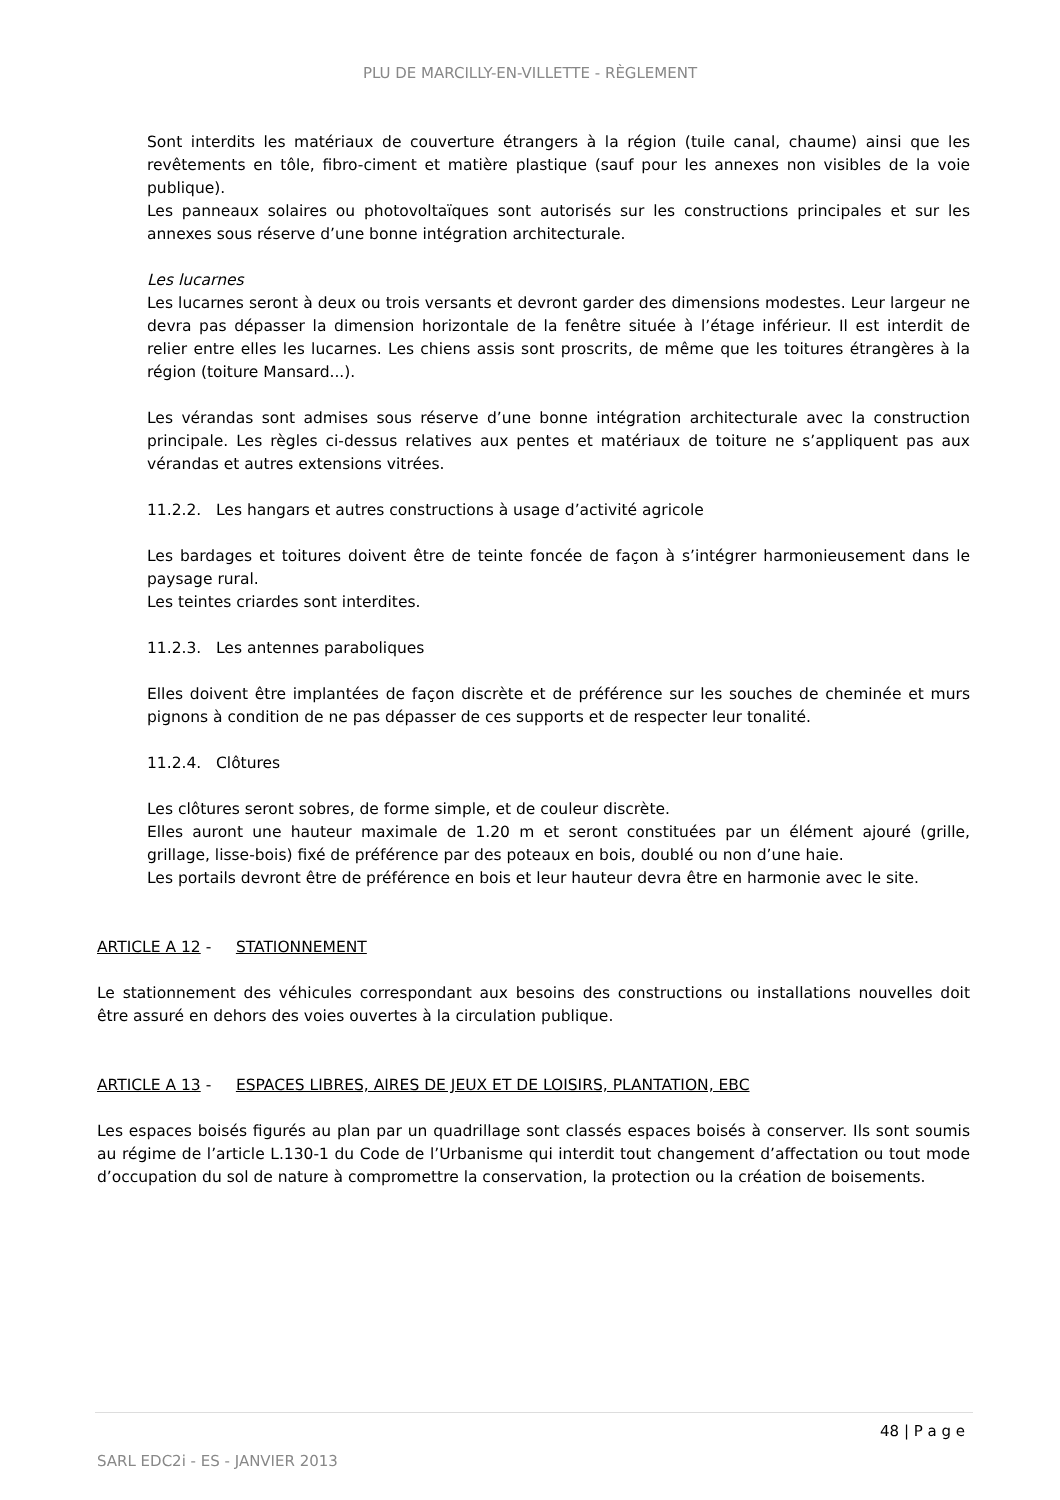PLU DE MARCILLY-EN-VILLETTE - RÈGLEMENT
Sont interdits les matériaux de couverture étrangers à la région (tuile canal, chaume) ainsi que les revêtements en tôle, fibro-ciment et matière plastique (sauf pour les annexes non visibles de la voie publique).
Les panneaux solaires ou photovoltaïques sont autorisés sur les constructions principales et sur les annexes sous réserve d’une bonne intégration architecturale.
Les lucarnes
Les lucarnes seront à deux ou trois versants et devront garder des dimensions modestes. Leur largeur ne devra pas dépasser la dimension horizontale de la fenêtre située à l’étage inférieur. Il est interdit de relier entre elles les lucarnes. Les chiens assis sont proscrits, de même que les toitures étrangères à la région (toiture Mansard...).
Les vérandas sont admises sous réserve d’une bonne intégration architecturale avec la construction principale. Les règles ci-dessus relatives aux pentes et matériaux de toiture ne s’appliquent pas aux vérandas et autres extensions vitrées.
11.2.2. Les hangars et autres constructions à usage d’activité agricole
Les bardages et toitures doivent être de teinte foncée de façon à s’intégrer harmonieusement dans le paysage rural.
Les teintes criardes sont interdites.
11.2.3. Les antennes paraboliques
Elles doivent être implantées de façon discrète et de préférence sur les souches de cheminée et murs pignons à condition de ne pas dépasser de ces supports et de respecter leur tonalité.
11.2.4. Clôtures
Les clôtures seront sobres, de forme simple, et de couleur discrète.
Elles auront une hauteur maximale de 1.20 m et seront constituées par un élément ajouré (grille, grillage, lisse-bois) fixé de préférence par des poteaux en bois, doublé ou non d’une haie.
Les portails devront être de préférence en bois et leur hauteur devra être en harmonie avec le site.
ARTICLE A 12 - STATIONNEMENT
Le stationnement des véhicules correspondant aux besoins des constructions ou installations nouvelles doit être assuré en dehors des voies ouvertes à la circulation publique.
ARTICLE A 13 - ESPACES LIBRES, AIRES DE JEUX ET DE LOISIRS, PLANTATION, EBC
Les espaces boisés figurés au plan par un quadrillage sont classés espaces boisés à conserver. Ils sont soumis au régime de l’article L.130-1 du Code de l’Urbanisme qui interdit tout changement d’affectation ou tout mode d’occupation du sol de nature à compromettre la conservation, la protection ou la création de boisements.
48 | P a g e
SARL EDC2i - ES - JANVIER 2013